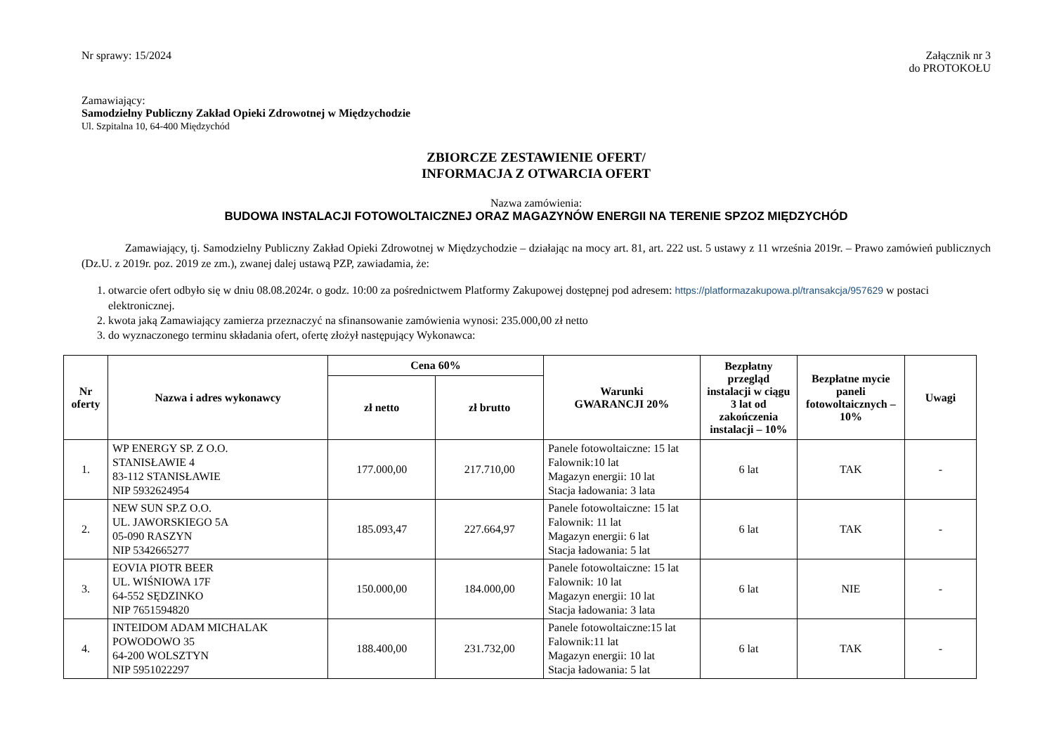Nr sprawy: 15/2024 Załącznik nr 3
do PROTOKOŁU
Zamawiający:
Samodzielny Publiczny Zakład Opieki Zdrowotnej w Międzychodzie
Ul. Szpitalna 10, 64-400 Międzychód
ZBIORCZE ZESTAWIENIE OFERT/
INFORMACJA Z OTWARCIA OFERT
Nazwa zamówienia:
BUDOWA INSTALACJI FOTOWOLTAICZNEJ ORAZ MAGAZYNÓW ENERGII NA TERENIE SPZOZ MIĘDZYCHÓD
Zamawiający, tj. Samodzielny Publiczny Zakład Opieki Zdrowotnej w Międzychodzie – działając na mocy art. 81, art. 222 ust. 5 ustawy z 11 września 2019r. – Prawo zamówień publicznych (Dz.U. z 2019r. poz. 2019 ze zm.), zwanej dalej ustawą PZP, zawiadamia, że:
1. otwarcie ofert odbyło się w dniu 08.08.2024r. o godz. 10:00 za pośrednictwem Platformy Zakupowej dostępnej pod adresem: https://platformazakupowa.pl/transakcja/957629 w postaci elektronicznej.
2. kwota jaką Zamawiający zamierza przeznaczyć na sfinansowanie zamówienia wynosi: 235.000,00 zł netto
3. do wyznaczonego terminu składania ofert, ofertę złożył następujący Wykonawca:
| Nr oferty | Nazwa i adres wykonawcy | Cena 60% | | Warunki GWARANCJI 20% | Bezpłatny przegląd instalacji w ciągu 3 lat od zakończenia instalacji – 10% | Bezpłatne mycie paneli fotowoltaicznych – 10% | Uwagi |
| --- | --- | --- | --- | --- | --- | --- | --- |
| | | zł netto | zł brutto | | | | |
| 1. | WP ENERGY SP. Z O.O. STANISŁAWIE 4 83-112 STANISŁAWIE NIP 5932624954 | 177.000,00 | 217.710,00 | Panele fotowoltaiczne: 15 lat Falownik:10 lat Magazyn energii: 10 lat Stacja ładowania: 3 lata | 6 lat | TAK | - |
| 2. | NEW SUN SP.Z O.O. UL. JAWORSKIEGO 5A 05-090 RASZYN NIP 5342665277 | 185.093,47 | 227.664,97 | Panele fotowoltaiczne: 15 lat Falownik: 11 lat Magazyn energii: 6 lat Stacja ładowania: 5 lat | 6 lat | TAK | - |
| 3. | EOVIA PIOTR BEER UL. WIŚNIOWA 17F 64-552 SĘDZINKO NIP 7651594820 | 150.000,00 | 184.000,00 | Panele fotowoltaiczne: 15 lat Falownik: 10 lat Magazyn energii: 10 lat Stacja ładowania: 3 lata | 6 lat | NIE | - |
| 4. | INTEIDOM ADAM MICHALAK POWODOWO 35 64-200 WOLSZTYN NIP 5951022297 | 188.400,00 | 231.732,00 | Panele fotowoltaiczne:15 lat Falownik:11 lat Magazyn energii: 10 lat Stacja ładowania: 5 lat | 6 lat | TAK | - |